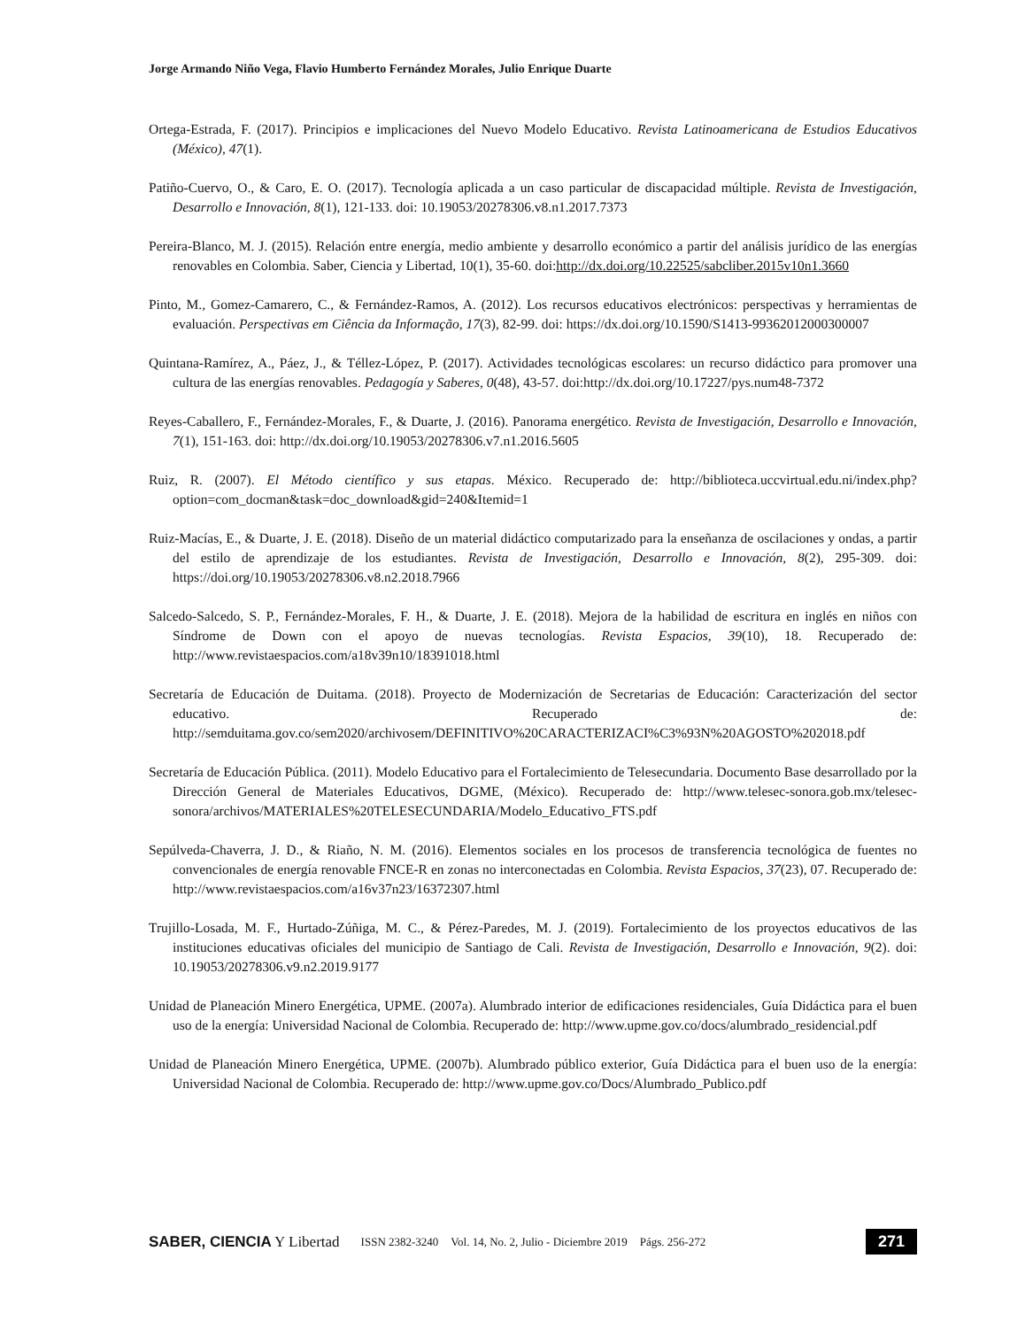Jorge Armando Niño Vega, Flavio Humberto Fernández Morales, Julio Enrique Duarte
Ortega-Estrada, F. (2017). Principios e implicaciones del Nuevo Modelo Educativo. Revista Latinoamericana de Estudios Educativos (México), 47(1).
Patiño-Cuervo, O., & Caro, E. O. (2017). Tecnología aplicada a un caso particular de discapacidad múltiple. Revista de Investigación, Desarrollo e Innovación, 8(1), 121-133. doi: 10.19053/20278306.v8.n1.2017.7373
Pereira-Blanco, M. J. (2015). Relación entre energía, medio ambiente y desarrollo económico a partir del análisis jurídico de las energías renovables en Colombia. Saber, Ciencia y Libertad, 10(1), 35-60. doi:http://dx.doi.org/10.22525/sabcliber.2015v10n1.3660
Pinto, M., Gomez-Camarero, C., & Fernández-Ramos, A. (2012). Los recursos educativos electrónicos: perspectivas y herramientas de evaluación. Perspectivas em Ciência da Informação, 17(3), 82-99. doi: https://dx.doi.org/10.1590/S1413-99362012000300007
Quintana-Ramírez, A., Páez, J., & Téllez-López, P. (2017). Actividades tecnológicas escolares: un recurso didáctico para promover una cultura de las energías renovables. Pedagogía y Saberes, 0(48), 43-57. doi:http://dx.doi.org/10.17227/pys.num48-7372
Reyes-Caballero, F., Fernández-Morales, F., & Duarte, J. (2016). Panorama energético. Revista de Investigación, Desarrollo e Innovación, 7(1), 151-163. doi: http://dx.doi.org/10.19053/20278306.v7.n1.2016.5605
Ruiz, R. (2007). El Método científico y sus etapas. México. Recuperado de: http://biblioteca.uccvirtual.edu.ni/index.php?option=com_docman&task=doc_download&gid=240&Itemid=1
Ruiz-Macías, E., & Duarte, J. E. (2018). Diseño de un material didáctico computarizado para la enseñanza de oscilaciones y ondas, a partir del estilo de aprendizaje de los estudiantes. Revista de Investigación, Desarrollo e Innovación, 8(2), 295-309. doi: https://doi.org/10.19053/20278306.v8.n2.2018.7966
Salcedo-Salcedo, S. P., Fernández-Morales, F. H., & Duarte, J. E. (2018). Mejora de la habilidad de escritura en inglés en niños con Síndrome de Down con el apoyo de nuevas tecnologías. Revista Espacios, 39(10), 18. Recuperado de: http://www.revistaespacios.com/a18v39n10/18391018.html
Secretaría de Educación de Duitama. (2018). Proyecto de Modernización de Secretarias de Educación: Caracterización del sector educativo. Recuperado de: http://semduitama.gov.co/sem2020/archivosem/DEFINITIVO%20CARACTERIZACI%C3%93N%20AGOSTO%202018.pdf
Secretaría de Educación Pública. (2011). Modelo Educativo para el Fortalecimiento de Telesecundaria. Documento Base desarrollado por la Dirección General de Materiales Educativos, DGME, (México). Recuperado de: http://www.telesec-sonora.gob.mx/telesec-sonora/archivos/MATERIALES%20TELESECUNDARIA/Modelo_Educativo_FTS.pdf
Sepúlveda-Chaverra, J. D., & Riaño, N. M. (2016). Elementos sociales en los procesos de transferencia tecnológica de fuentes no convencionales de energía renovable FNCE-R en zonas no interconectadas en Colombia. Revista Espacios, 37(23), 07. Recuperado de: http://www.revistaespacios.com/a16v37n23/16372307.html
Trujillo-Losada, M. F., Hurtado-Zúñiga, M. C., & Pérez-Paredes, M. J. (2019). Fortalecimiento de los proyectos educativos de las instituciones educativas oficiales del municipio de Santiago de Cali. Revista de Investigación, Desarrollo e Innovación, 9(2). doi: 10.19053/20278306.v9.n2.2019.9177
Unidad de Planeación Minero Energética, UPME. (2007a). Alumbrado interior de edificaciones residenciales, Guía Didáctica para el buen uso de la energía: Universidad Nacional de Colombia. Recuperado de: http://www.upme.gov.co/docs/alumbrado_residencial.pdf
Unidad de Planeación Minero Energética, UPME. (2007b). Alumbrado público exterior, Guía Didáctica para el buen uso de la energía: Universidad Nacional de Colombia. Recuperado de: http://www.upme.gov.co/Docs/Alumbrado_Publico.pdf
SABER, CIENCIA Y Libertad ISSN 2382-3240 Vol. 14, No. 2, Julio - Diciembre 2019 Págs. 256-272
271